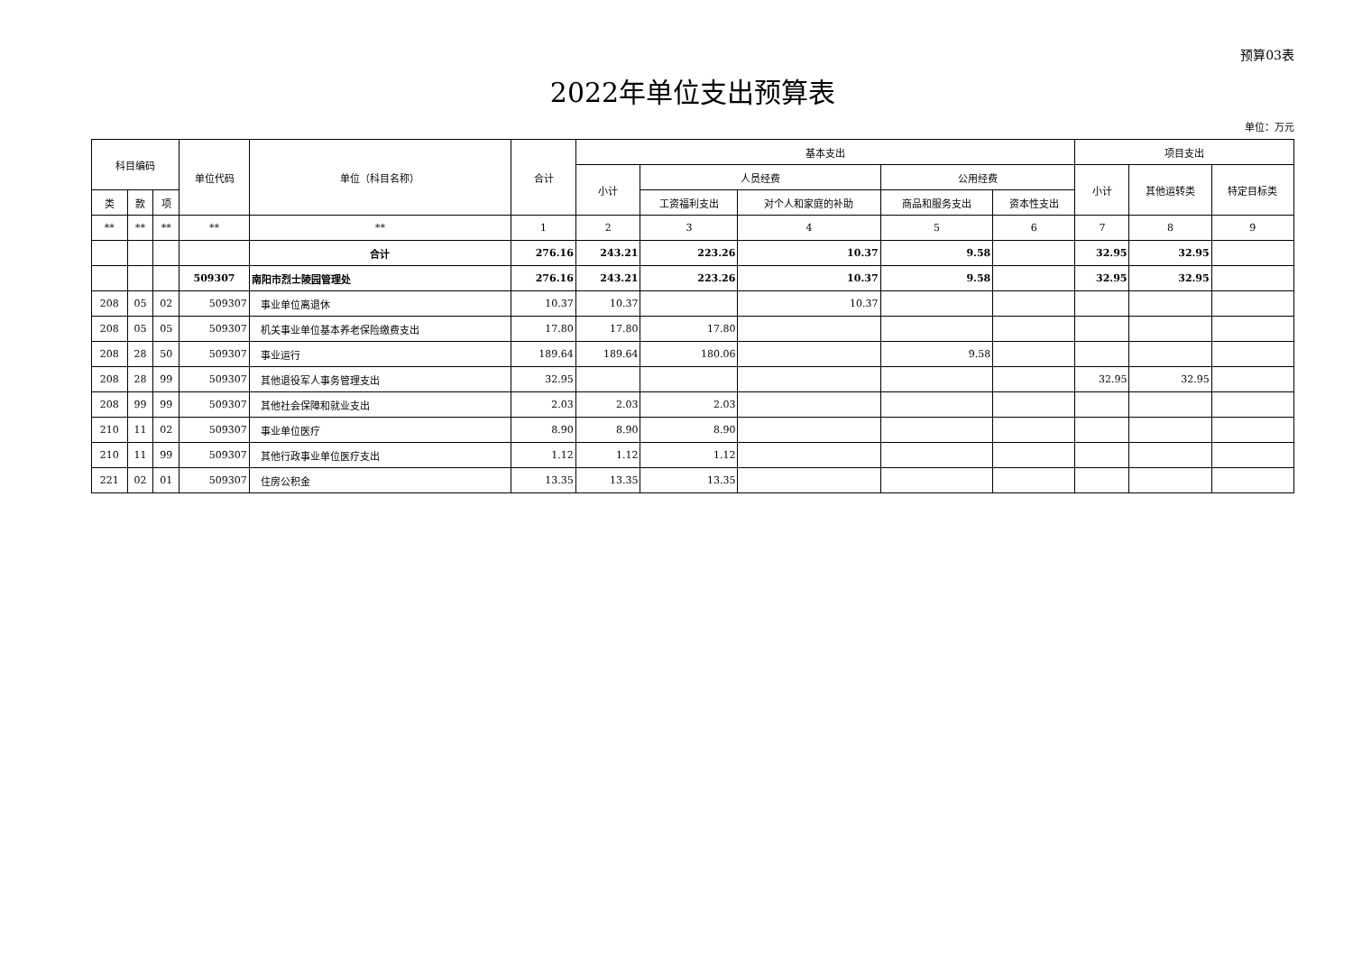预算03表
2022年单位支出预算表
单位：万元
| 科目编码 | | | 单位代码 | 单位（科目名称） | 合计 | 基本支出 | | | | | 项目支出 | | |
| --- | --- | --- | --- | --- | --- | --- | --- | --- | --- | --- | --- | --- | --- |
| | | | | | | 小计 | 人员经费 | | 公用经费 | | 小计 | 其他运转类 | 特定目标类 |
| 类 | 款 | 项 | | | | | 工资福利支出 | 对个人和家庭的补助 | 商品和服务支出 | 资本性支出 | | | |
| ** | ** | ** | ** | ** | 1 | 2 | 3 | 4 | 5 | 6 | 7 | 8 | 9 |
| | | | | 合计 | 276.16 | 243.21 | 223.26 | 10.37 | 9.58 | | 32.95 | 32.95 | |
| | | | 509307 | 南阳市烈士陵园管理处 | 276.16 | 243.21 | 223.26 | 10.37 | 9.58 | | 32.95 | 32.95 | |
| 208 | 05 | 02 | 509307 | 事业单位离退休 | 10.37 | 10.37 | | 10.37 | | | | | |
| 208 | 05 | 05 | 509307 | 机关事业单位基本养老保险缴费支出 | 17.80 | 17.80 | 17.80 | | | | | | |
| 208 | 28 | 50 | 509307 | 事业运行 | 189.64 | 189.64 | 180.06 | | 9.58 | | | | |
| 208 | 28 | 99 | 509307 | 其他退役军人事务管理支出 | 32.95 | | | | | | 32.95 | 32.95 | |
| 208 | 99 | 99 | 509307 | 其他社会保障和就业支出 | 2.03 | 2.03 | 2.03 | | | | | | |
| 210 | 11 | 02 | 509307 | 事业单位医疗 | 8.90 | 8.90 | 8.90 | | | | | | |
| 210 | 11 | 99 | 509307 | 其他行政事业单位医疗支出 | 1.12 | 1.12 | 1.12 | | | | | | |
| 221 | 02 | 01 | 509307 | 住房公积金 | 13.35 | 13.35 | 13.35 | | | | | | |